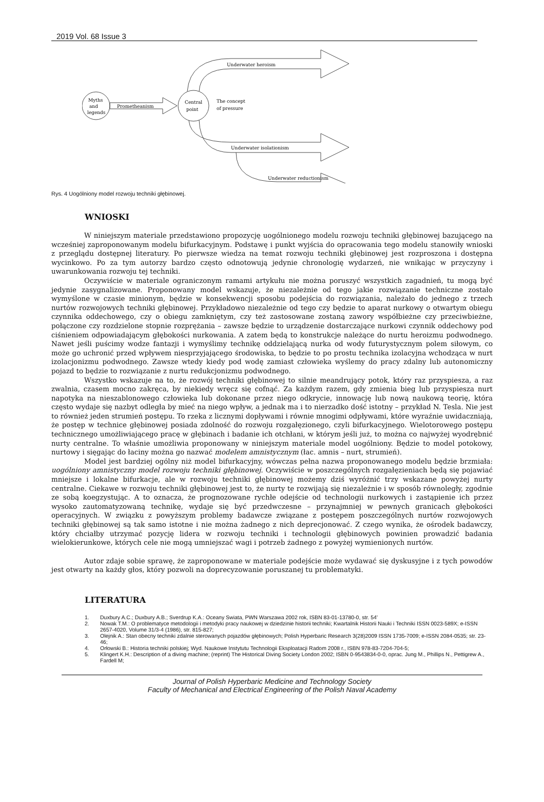2019 Vol. 68 Issue 3
Myths
and
legends
Prometheanism
Central
point
The concept
of pressure
Underwater heroism
Underwater isolationism
Underwater reductionism
Rys. 4 Uogólniony model rozwoju techniki głębinowej.
WNIOSKI
W niniejszym materiale przedstawiono propozycję uogólnionego modelu rozwoju techniki głębinowej bazującego na wcześniej zaproponowanym modelu bifurkacyjnym. Podstawę i punkt wyjścia do opracowania tego modelu stanowiły wnioski z przeglądu dostępnej literatury. Po pierwsze wiedza na temat rozwoju techniki głębinowej jest rozproszona i dostępna wycinkowo. Po za tym autorzy bardzo często odnotowują jedynie chronologię wydarzeń, nie wnikając w przyczyny i uwarunkowania rozwoju tej techniki.
Oczywiście w materiale ograniczonym ramami artykułu nie można poruszyć wszystkich zagadnień, tu mogą być jedynie zasygnalizowane. Proponowany model wskazuje, że niezależnie od tego jakie rozwiązanie techniczne zostało wymyślone w czasie minionym, będzie w konsekwencji sposobu podejścia do rozwiązania, należało do jednego z trzech nurtów rozwojowych techniki głębinowej. Przykładowo niezależnie od tego czy będzie to aparat nurkowy o otwartym obiegu czynnika oddechowego, czy o obiegu zamkniętym, czy też zastosowane zostaną zawory współbieżne czy przeciwbieżne, połączone czy rozdzielone stopnie rozprężania – zawsze będzie to urządzenie dostarczające nurkowi czynnik oddechowy pod ciśnieniem odpowiadającym głębokości nurkowania. A zatem będą to konstrukcje należące do nurtu heroizmu podwodnego. Nawet jeśli puścimy wodze fantazji i wymyślimy technikę oddzielającą nurka od wody futurystycznym polem siłowym, co może go uchronić przed wpływem niesprzyjającego środowiska, to będzie to po prostu technika izolacyjna wchodząca w nurt izolacjonizmu podwodnego. Zawsze wtedy kiedy pod wodę zamiast człowieka wyślemy do pracy zdalny lub autonomiczny pojazd to będzie to rozwiązanie z nurtu redukcjonizmu podwodnego.
Wszystko wskazuje na to, że rozwój techniki głębinowej to silnie meandrujący potok, który raz przyspiesza, a raz zwalnia, czasem mocno zakręca, by niekiedy wręcz się cofnąć. Za każdym razem, gdy zmienia bieg lub przyspiesza nurt napotyka na nieszablonowego człowieka lub dokonane przez niego odkrycie, innowację lub nową naukową teorię, która często wydaje się nazbyt odległa by mieć na niego wpływ, a jednak ma i to nierzadko dość istotny – przykład N. Tesla. Nie jest to również jeden strumień postępu. To rzeka z licznymi dopływami i równie mnogimi odpływami, które wyraźnie uwidaczniają, że postęp w technice głębinowej posiada zdolność do rozwoju rozgałęzionego, czyli bifurkacyjnego. Wielotorowego postępu technicznego umożliwiającego pracę w głębinach i badanie ich otchłani, w którym jeśli już, to można co najwyżej wyodrębnić nurty centralne. To właśnie umożliwia proponowany w niniejszym materiale model uogólniony. Będzie to model potokowy, nurtowy i sięgając do łaciny można go nazwać modelem amnistycznym (łac. amnis – nurt, strumień).
Model jest bardziej ogólny niż model bifurkacyjny, wówczas pełna nazwa proponowanego modelu będzie brzmiała: uogólniony amnistyczny model rozwoju techniki głębinowej. Oczywiście w poszczególnych rozgałęzieniach będą się pojawiać mniejsze i lokalne bifurkacje, ale w rozwoju techniki głębinowej możemy dziś wyróżnić trzy wskazane powyżej nurty centralne. Ciekawe w rozwoju techniki głębinowej jest to, że nurty te rozwijają się niezależnie i w sposób równoległy, zgodnie ze sobą koegzystując. A to oznacza, że prognozowane rychłe odejście od technologii nurkowych i zastąpienie ich przez wysoko zautomatyzowaną technikę, wydaje się być przedwczesne – przynajmniej w pewnych granicach głębokości operacyjnych. W związku z powyższym problemy badawcze związane z postępem poszczególnych nurtów rozwojowych techniki głębinowej są tak samo istotne i nie można żadnego z nich deprecjonować. Z czego wynika, że ośrodek badawczy, który chciałby utrzymać pozycję lidera w rozwoju techniki i technologii głębinowych powinien prowadzić badania wielokierunkowe, których cele nie mogą umniejszać wagi i potrzeb żadnego z powyżej wymienionych nurtów.
Autor zdaje sobie sprawę, że zaproponowane w materiale podejście może wydawać się dyskusyjne i z tych powodów jest otwarty na każdy głos, który pozwoli na doprecyzowanie poruszanej tu problematyki.
LITERATURA
1. Duxbury A.C.; Duxbury A.B.; Sverdrup K.A.: Oceany Swiata, PWN Warszawa 2002 rok, ISBN 83-01-13780-0, str. 54’
2. Nowak T.M.: O problematyce metodologii i metodyki pracy naukowej w dziedzinie historii techniki; Kwartalnik Historii Nauki i Techniki ISSN 0023-589X; e-ISSN 2657-4020, Volume 31/3-4 (1986), str. 815-827;
3. Olejnik A.: Stan obecny techniki zdalnie sterowanych pojazdów głębinowych; Polish Hyperbaric Research 3(28)2009 ISSN 1735-7009; e-ISSN 2084-0535; str. 23-46;
4. Orłowski B.: Historia techniki polskiej; Wyd. Naukowe Instytutu Technologii Eksploatacji Radom 2008 r., ISBN 978-83-7204-704-5;
5. Klingert K.H.: Description of a diving machine; (reprint) The Historical Diving Society London 2002; ISBN 0-9543834-0-0, oprac. Jung M., Phillips N., Pettigrew A., Fardell M;
Journal of Polish Hyperbaric Medicine and Technology Society
Faculty of Mechanical and Electrical Engineering of the Polish Naval Academy